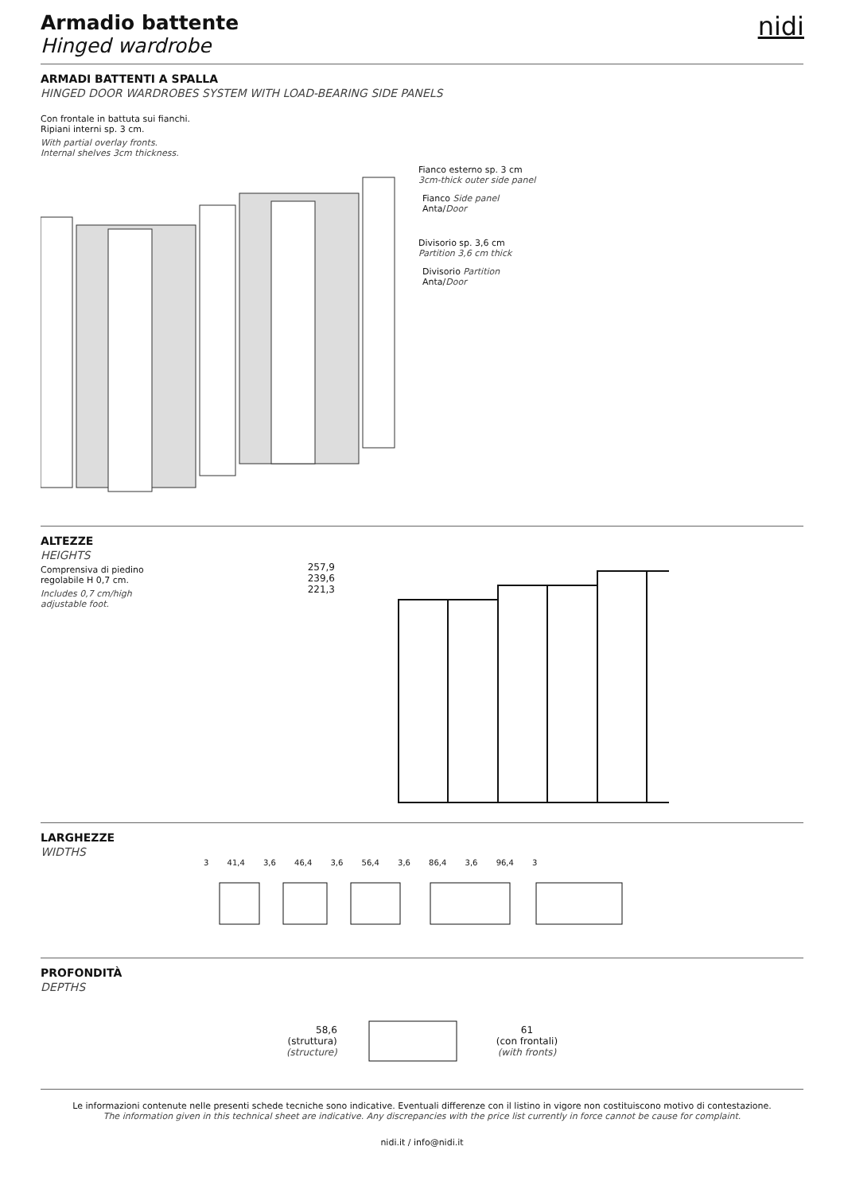nidi
Armadio battente
Hinged wardrobe
ARMADI BATTENTI A SPALLA
HINGED DOOR WARDROBES SYSTEM WITH LOAD-BEARING SIDE PANELS
Con frontale in battuta sui fianchi.
Ripiani interni sp. 3 cm.
With partial overlay fronts.
Internal shelves 3cm thickness.
Fianco esterno sp. 3 cm
3cm-thick outer side panel
Fianco Side panel
Anta/Door
Divisorio sp. 3,6 cm
Partition 3,6 cm thick
Divisorio Partition
Anta/Door
ALTEZZE
HEIGHTS
Comprensiva di piedino
regolabile H 0,7 cm.
Includes 0,7 cm/high
adjustable foot.
257,9
239,6
221,3
LARGHEZZE
WIDTHS
3 41,4 3,6 46,4 3,6 56,4 3,6 86,4 3,6 96,4 3
PROFONDITÀ
DEPTHS
58,6
(struttura)
(structure)
61
(con frontali)
(with fronts)
Le informazioni contenute nelle presenti schede tecniche sono indicative. Eventuali differenze con il listino in vigore non costituiscono motivo di contestazione.
The information given in this technical sheet are indicative. Any discrepancies with the price list currently in force cannot be cause for complaint.
nidi.it / info@nidi.it